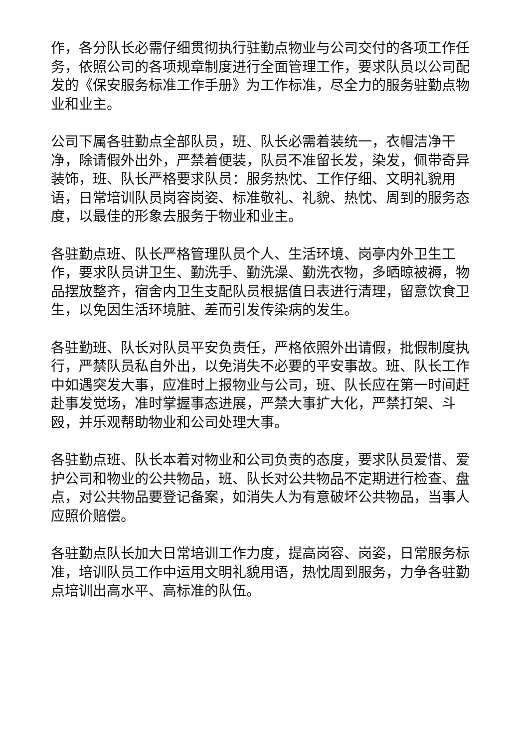作，各分队长必需仔细贯彻执行驻勤点物业与公司交付的各项工作任务，依照公司的各项规章制度进行全面管理工作，要求队员以公司配发的《保安服务标准工作手册》为工作标准，尽全力的服务驻勤点物业和业主。
公司下属各驻勤点全部队员，班、队长必需着装统一，衣帽洁净干净，除请假外出外，严禁着便装，队员不准留长发，染发，佩带奇异装饰，班、队长严格要求队员：服务热忱、工作仔细、文明礼貌用语，日常培训队员岗容岗姿、标准敬礼、礼貌、热忱、周到的服务态度，以最佳的形象去服务于物业和业主。
各驻勤点班、队长严格管理队员个人、生活环境、岗亭内外卫生工作，要求队员讲卫生、勤洗手、勤洗澡、勤洗衣物，多晒晾被褥，物品摆放整齐，宿舍内卫生支配队员根据值日表进行清理，留意饮食卫生，以免因生活环境脏、差而引发传染病的发生。
各驻勤班、队长对队员平安负责任，严格依照外出请假，批假制度执行，严禁队员私自外出，以免消失不必要的平安事故。班、队长工作中如遇突发大事，应准时上报物业与公司，班、队长应在第一时间赶赴事发觉场，准时掌握事态进展，严禁大事扩大化，严禁打架、斗殴，并乐观帮助物业和公司处理大事。
各驻勤点班、队长本着对物业和公司负责的态度，要求队员爱惜、爱护公司和物业的公共物品，班、队长对公共物品不定期进行检查、盘点，对公共物品要登记备案，如消失人为有意破坏公共物品，当事人应照价赔偿。
各驻勤点队长加大日常培训工作力度，提高岗容、岗姿，日常服务标准，培训队员工作中运用文明礼貌用语，热忱周到服务，力争各驻勤点培训出高水平、高标准的队伍。